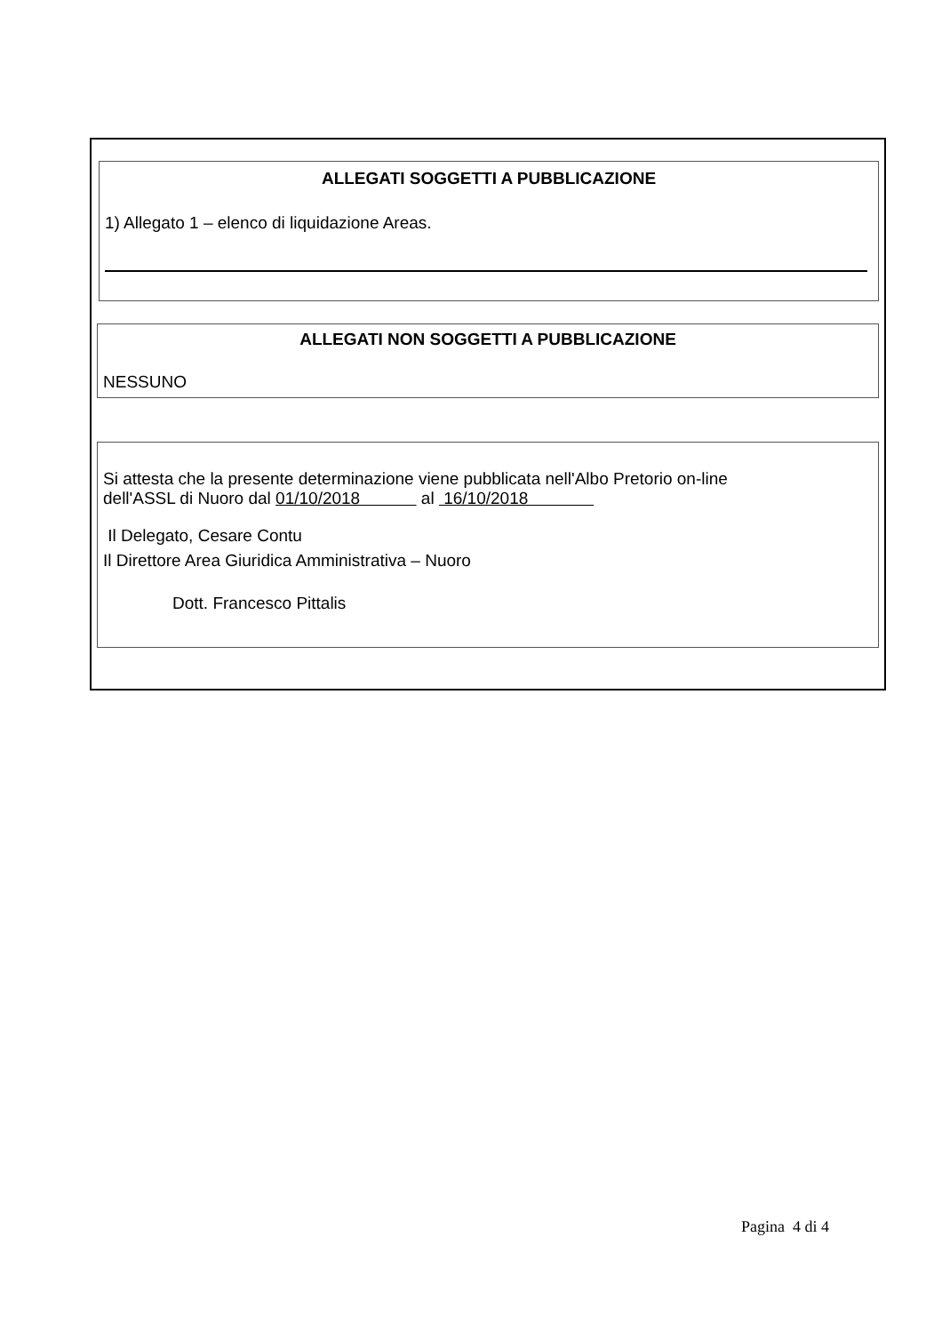ALLEGATI SOGGETTI A PUBBLICAZIONE
1) Allegato 1 – elenco di liquidazione Areas.
ALLEGATI NON SOGGETTI A PUBBLICAZIONE
NESSUNO
Si attesta che la presente determinazione viene pubblicata nell'Albo Pretorio on-line
dell'ASSL di Nuoro dal 01/10/2018 al 16/10/2018
Il Delegato, Cesare Contu
Il Direttore Area Giuridica Amministrativa – Nuoro
Dott. Francesco Pittalis
Pagina 4 di 4